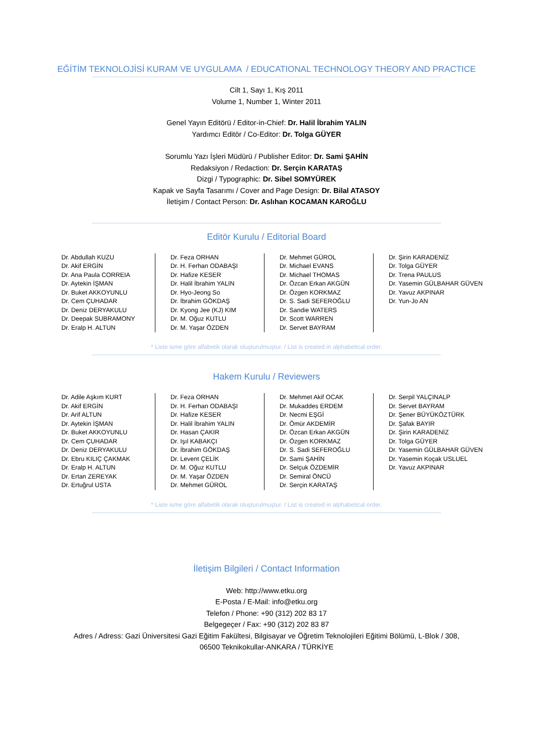EĞİTİM TEKNOLOJİSİ KURAM VE UYGULAMA / EDUCATIONAL TECHNOLOGY THEORY AND PRACTICE
Cilt 1, Sayı 1, Kış 2011
Volume 1, Number 1, Winter 2011
Genel Yayın Editörü / Editor-in-Chief: Dr. Halil İbrahim YALIN
Yardımcı Editör / Co-Editor: Dr. Tolga GÜYER
Sorumlu Yazı İşleri Müdürü / Publisher Editor: Dr. Sami ŞAHİN
Redaksiyon / Redaction: Dr. Serçin KARATAŞ
Dizgi / Typographic: Dr. Sibel SOMYÜREK
Kapak ve Sayfa Tasarımı / Cover and Page Design: Dr. Bilal ATASOY
İletişim / Contact Person: Dr. Aslıhan KOCAMAN KAROĞLU
Editör Kurulu / Editorial Board
Dr. Abdullah KUZU
Dr. Akif ERGİN
Dr. Ana Paula CORREIA
Dr. Aytekin İŞMAN
Dr. Buket AKKOYUNLU
Dr. Cem ÇUHADAR
Dr. Deniz DERYAKULU
Dr. Deepak SUBRAMONY
Dr. Eralp H. ALTUN
Dr. Feza ORHAN
Dr. H. Ferhan ODABAŞI
Dr. Hafize KESER
Dr. Halil İbrahim YALIN
Dr. Hyo-Jeong So
Dr. İbrahim GÖKDAŞ
Dr. Kyong Jee (KJ) KIM
Dr. M. Oğuz KUTLU
Dr. M. Yaşar ÖZDEN
Dr. Mehmet GÜROL
Dr. Michael EVANS
Dr. Michael THOMAS
Dr. Özcan Erkan AKGÜN
Dr. Özgen KORKMAZ
Dr. S. Sadi SEFEROĞLU
Dr. Sandie WATERS
Dr. Scott WARREN
Dr. Servet BAYRAM
Dr. Şirin KARADENİZ
Dr. Tolga GÜYER
Dr. Trena PAULUS
Dr. Yasemin GÜLBAHAR GÜVEN
Dr. Yavuz AKPINAR
Dr. Yun-Jo AN
* Liste isme göre alfabetik olarak oluşturulmuştur. / List is created in alphabetical order.
Hakem Kurulu / Reviewers
Dr. Adile Aşkım KURT
Dr. Akif ERGİN
Dr. Arif ALTUN
Dr. Aytekin İŞMAN
Dr. Buket AKKOYUNLU
Dr. Cem ÇUHADAR
Dr. Deniz DERYAKULU
Dr. Ebru KILIÇ ÇAKMAK
Dr. Eralp H. ALTUN
Dr. Ertan ZEREYAK
Dr. Ertuğrul USTA
Dr. Feza ORHAN
Dr. H. Ferhan ODABAŞI
Dr. Hafize KESER
Dr. Halil İbrahim YALIN
Dr. Hasan ÇAKIR
Dr. Işıl KABAKÇI
Dr. İbrahim GÖKDAŞ
Dr. Levent ÇELİK
Dr. M. Oğuz KUTLU
Dr. M. Yaşar ÖZDEN
Dr. Mehmet GÜROL
Dr. Mehmet Akif OCAK
Dr. Mukaddes ERDEM
Dr. Necmi EŞGİ
Dr. Ömür AKDEMİR
Dr. Özcan Erkan AKGÜN
Dr. Özgen KORKMAZ
Dr. S. Sadi SEFEROĞLU
Dr. Sami ŞAHİN
Dr. Selçuk ÖZDEMİR
Dr. Semiral ÖNCÜ
Dr. Serçin KARATAŞ
Dr. Serpil YALÇINALP
Dr. Servet BAYRAM
Dr. Şener BÜYÜKÖZTÜRK
Dr. Şafak BAYIR
Dr. Şirin KARADENİZ
Dr. Tolga GÜYER
Dr. Yasemin GÜLBAHAR GÜVEN
Dr. Yasemin Koçak USLUEL
Dr. Yavuz AKPINAR
* Liste isme göre alfabetik olarak oluşturulmuştur. / List is created in alphabetical order.
İletişim Bilgileri / Contact Information
Web: http://www.etku.org
E-Posta / E-Mail: info@etku.org
Telefon / Phone: +90 (312) 202 83 17
Belgegeçer / Fax: +90 (312) 202 83 87
Adres / Adress: Gazi Üniversitesi Gazi Eğitim Fakültesi, Bilgisayar ve Öğretim Teknolojileri Eğitimi Bölümü, L-Blok / 308,
06500 Teknikokullar-ANKARA / TÜRKİYE